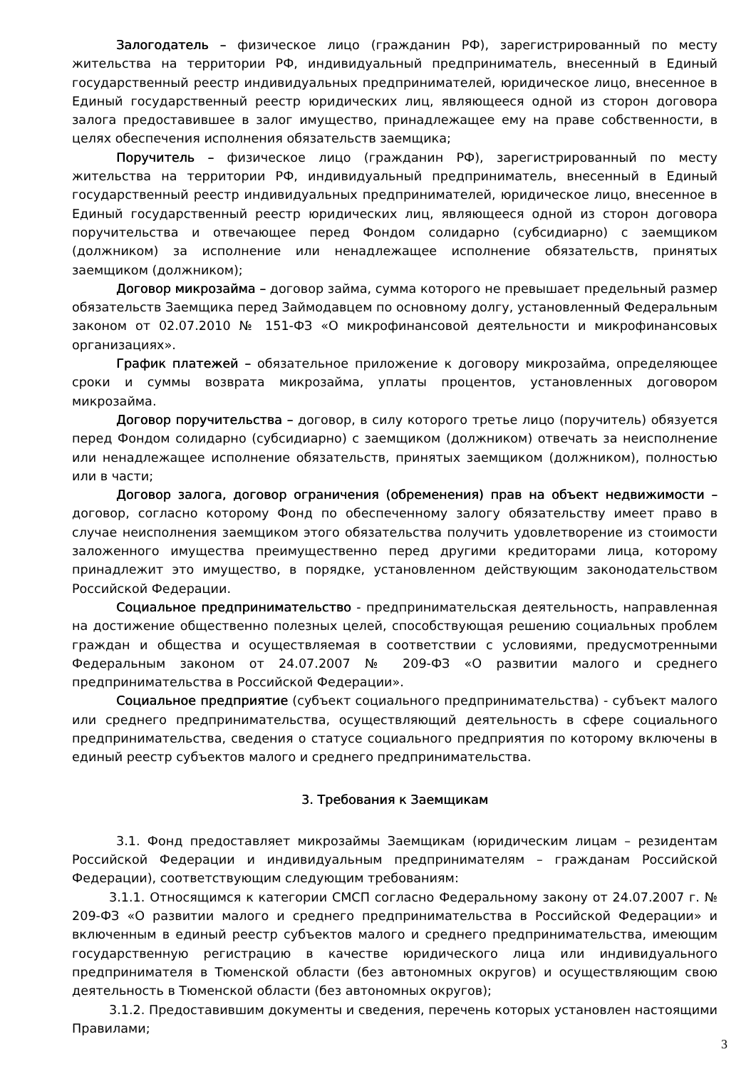Залогодатель – физическое лицо (гражданин РФ), зарегистрированный по месту жительства на территории РФ, индивидуальный предприниматель, внесенный в Единый государственный реестр индивидуальных предпринимателей, юридическое лицо, внесенное в Единый государственный реестр юридических лиц, являющееся одной из сторон договора залога предоставившее в залог имущество, принадлежащее ему на праве собственности, в целях обеспечения исполнения обязательств заемщика;
Поручитель – физическое лицо (гражданин РФ), зарегистрированный по месту жительства на территории РФ, индивидуальный предприниматель, внесенный в Единый государственный реестр индивидуальных предпринимателей, юридическое лицо, внесенное в Единый государственный реестр юридических лиц, являющееся одной из сторон договора поручительства и отвечающее перед Фондом солидарно (субсидиарно) с заемщиком (должником) за исполнение или ненадлежащее исполнение обязательств, принятых заемщиком (должником);
Договор микрозайма – договор займа, сумма которого не превышает предельный размер обязательств Заемщика перед Займодавцем по основному долгу, установленный Федеральным законом от 02.07.2010 № 151-ФЗ «О микрофинансовой деятельности и микрофинансовых организациях».
График платежей – обязательное приложение к договору микрозайма, определяющее сроки и суммы возврата микрозайма, уплаты процентов, установленных договором микрозайма.
Договор поручительства – договор, в силу которого третье лицо (поручитель) обязуется перед Фондом солидарно (субсидиарно) с заемщиком (должником) отвечать за неисполнение или ненадлежащее исполнение обязательств, принятых заемщиком (должником), полностью или в части;
Договор залога, договор ограничения (обременения) прав на объект недвижимости – договор, согласно которому Фонд по обеспеченному залогу обязательству имеет право в случае неисполнения заемщиком этого обязательства получить удовлетворение из стоимости заложенного имущества преимущественно перед другими кредиторами лица, которому принадлежит это имущество, в порядке, установленном действующим законодательством Российской Федерации.
Социальное предпринимательство - предпринимательская деятельность, направленная на достижение общественно полезных целей, способствующая решению социальных проблем граждан и общества и осуществляемая в соответствии с условиями, предусмотренными Федеральным законом от 24.07.2007 № 209-ФЗ «О развитии малого и среднего предпринимательства в Российской Федерации».
Социальное предприятие (субъект социального предпринимательства) - субъект малого или среднего предпринимательства, осуществляющий деятельность в сфере социального предпринимательства, сведения о статусе социального предприятия по которому включены в единый реестр субъектов малого и среднего предпринимательства.
3. Требования к Заемщикам
3.1. Фонд предоставляет микрозаймы Заемщикам (юридическим лицам – резидентам Российской Федерации и индивидуальным предпринимателям – гражданам Российской Федерации), соответствующим следующим требованиям:
3.1.1. Относящимся к категории СМСП согласно Федеральному закону от 24.07.2007 г. № 209-ФЗ «О развитии малого и среднего предпринимательства в Российской Федерации» и включенным в единый реестр субъектов малого и среднего предпринимательства, имеющим государственную регистрацию в качестве юридического лица или индивидуального предпринимателя в Тюменской области (без автономных округов) и осуществляющим свою деятельность в Тюменской области (без автономных округов);
3.1.2. Предоставившим документы и сведения, перечень которых установлен настоящими Правилами;
3